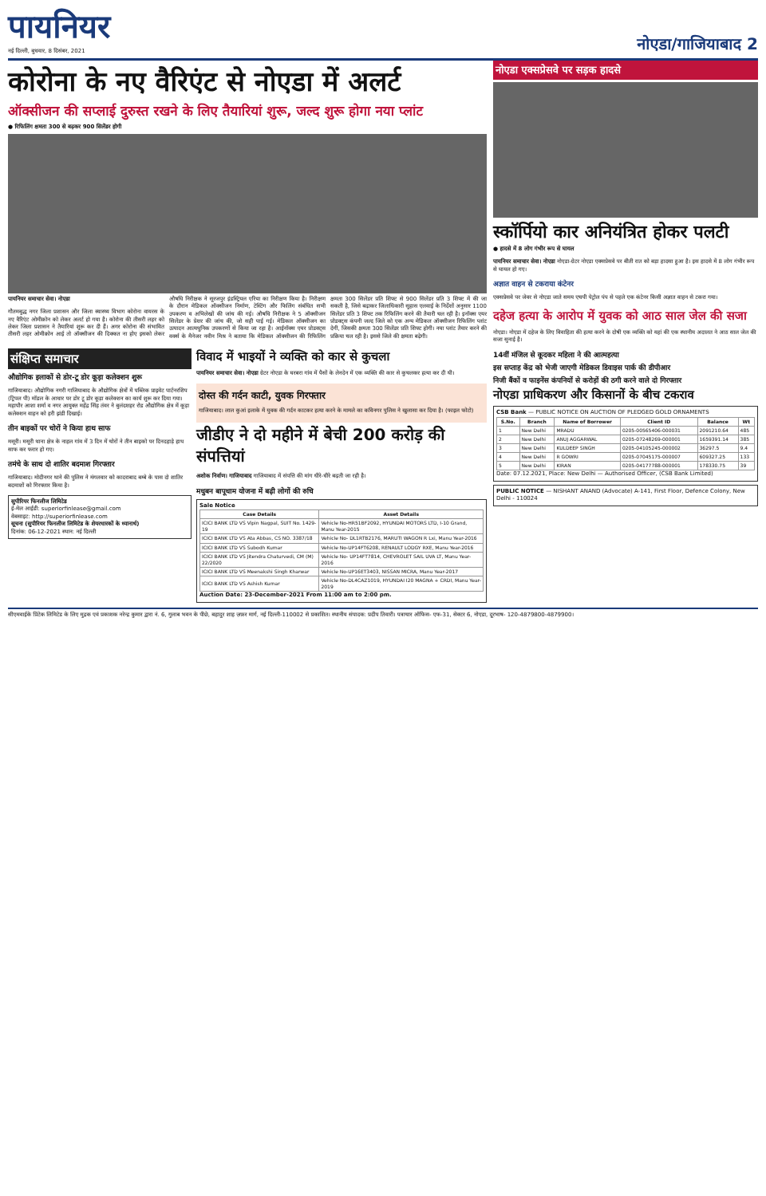पायनियर
नई दिल्ली, बुधवार, 8 दिसंबर, 2021
नोएडा/गाजियाबाद 2
कोरोना के नए वैरिएंट से नोएडा में अलर्ट
ऑक्सीजन की सप्लाई दुरुस्त रखने के लिए तैयारियां शुरू, जल्द शुरू होगा नया प्लांट
● रिफिलिंग क्षमता 300 से बढ़कर 900 सिलेंडर होगी
पायनियर समाचार सेवा। नोएडा
गौतमबुद्ध नगर जिला प्रशासन और जिला स्वास्थ्य विभाग कोरोना वायरस के नए वैरिएंट ओमीक्रोन को लेकर अलर्ट हो गया है। कोरोना की तीसरी लहर को लेकर जिला प्रशासन ने तैयारियां शुरू कर दी हैं। अगर कोरोना की संभावित तीसरी लहर ओमीक्रोन आई तो ऑक्सीजन की दिक्कत ना होए इसको लेकर औषधि निरीक्षक ने सूरजपुर इंडस्ट्रियल एरिया का निरीक्षण किया है। निरीक्षण के दौरान मेडिकल ऑक्सीजन निर्माण, टेस्टिंग और फिलिंग संबंधित सभी उपकरण व अभिलेखों की जांच की गई। औषधि निरीक्षक ने 5 ऑक्सीजन सिलेंडर के प्रेशर की जांच की, जो सही पाई गई। मेडिकल ऑक्सीजन का उत्पादन आत्यधुनिक उपकरणों से किया जा रहा है। आईनॉक्स एयर प्रोडक्ट्स वर्क्स के मैनेजर नवीन मिश्र ने बताया कि मेडिकल ऑक्सीजन की रिफिलिंग क्षमता 300 सिलेंडर प्रति शिफ्ट से 900 सिलेंडर प्रति 3 शिफ्ट में की जा सकती है, जिसे बढ़ाकर जिलाधिकारी सुहास एलवाई के निर्देशों अनुसार 1100 सिलेंडर प्रति 3 शिफ्ट तक रिफिलिंग करने की तैयारी चल रही है। इनॉक्स एयर प्रोडक्ट्स कंपनी जल्द जिले को एक अन्य मेडिकल ऑक्सीजन रिफिलिंग प्लांट देगी, जिसकी क्षमता 300 सिलेंडर प्रति शिफ्ट होगी। नया प्लांट तैयार करने की प्रक्रिया चल रही है। इससे जिले की क्षमता बढ़ेगी।
संक्षिप्त समाचार
औद्योगिक इलाकों से डोर-टू डोर कूड़ा कलेक्शन शुरू
गाजियाबाद। औद्योगिक नगरी गाजियाबाद के औद्योगिक क्षेत्रों में पब्लिक प्राइवेट पार्टनरशिप (ट्रिपल पी) मॉडल के आधार पर डोर टू डोर कूड़ा कलेक्शन का कार्य शुरू कर दिया गया। महापौर आशा शर्मा व नगर आयुक्त महेंद्र सिंह तंवर ने बुलंदशहर रोड औद्योगिक क्षेत्र में कूड़ा कलेक्शन वाहन को हरी झंडी दिखाई।
तीन बाइकों पर चोरों ने किया हाथ साफ
मसूरी। मसूरी थाना क्षेत्र के नाहल गांव में 3 दिन में चोरों ने तीन बाइको पर दिनदहाड़े हाथ साफ कर फरार हो गए।
तमंचे के साथ दो शातिर बदमाश गिरफ्तार
गाजियाबाद। मोदीनगर थाने की पुलिस ने मंगलवार को कादराबाद बम्बे के पास दो शातिर बदमाशों को गिरफ्तार किया है।
सुपीरियर फिनलीज लिमिटेड
ई-मेल आईडी: superiorfinlease@gmail.com
वेबसाइट: http://superiorfinlease.com
सूचना (सुपीरियर फिनलीज लिमिटेड के शेयरधारकों के ध्यानार्थ)
दिनांक: 06-12-2021 स्थान: नई दिल्ली
विवाद में भाइयों ने व्यक्ति को कार से कुचला
पायनियर समाचार सेवा। नोएडा ग्रेटर नोएडा के घरबरा गांव में पैसों के लेनदेन में एक व्यक्ति की कार से कुचलकर हत्या कर दी थी।
दोस्त की गर्दन काटी, युवक गिरफ्तार
गाजियाबाद। लाल कुआं इलाके में युवक की गर्दन काटकर हत्या करने के मामले का कविनगर पुलिस ने खुलासा कर दिया है। (फाइल फोटो)
जीडीए ने दो महीने में बेची 200 करोड़ की संपत्तियां
अशोक निर्वाण। गाजियाबाद गाजियाबाद में संपत्ति की मांग धीरे-धीरे बढ़ती जा रही है।
मधुबन बापूधाम योजना में बढ़ी लोगों की रुचि
Sale Notice
| Case Details | Asset Details |
| --- | --- |
| ICICI BANK LTD VS Vipin Nagpal, SUIT No. 1429-19 | Vehicle No-HR51BF2092, HYUNDAI MOTORS LTD, I-10 Grand, Manu Year-2015 |
| ICICI BANK LTD VS Ata Abbas, CS NO. 3387/18 | Vehicle No- DL1RTB2176, MARUTI WAGON R Lxi, Manu Year-2016 |
| ICICI BANK LTD VS Subodh Kumar | Vehicle No-UP14FT6208, RENAULT LODGY RXE, Manu Year-2016 |
| ICICI BANK LTD VS Jitendra Chaturvedi, CM (M) 22/2020 | Vehicle No- UP14FT7814, CHEVROLET SAIL UVA LT, Manu Year-2016 |
| ICICI BANK LTD VS Meenakshi Singh Kharwar | Vehicle No-UP16ET3403, NISSAN MICRA, Manu Year-2017 |
| ICICI BANK LTD VS Ashish Kumar | Vehicle No-DL4CAZ1019, HYUNDAI I20 MAGNA + CRDI, Manu Year-2019 |
Auction Date: 23-December-2021 From 11:00 am to 2:00 pm.
नोएडा एक्सप्रेसवे पर सड़क हादसे
स्कॉर्पियो कार अनियंत्रित होकर पलटी
● हादसे में 8 लोग गंभीर रूप से घायल
पायनियर समाचार सेवा। नोएडा नोएडा-ग्रेटर नोएडा एक्सप्रेसवे पर बीती रात को बड़ा हादसा हुआ है। इस हादसे में 8 लोग गंभीर रूप से घायल हो गए।
अज्ञात वाहन से टकराया कंटेनर
एक्सप्रेसवे पर जेवर से नोएडा जाते समय एचपी पेट्रोल पंप से पहले एक कंटेनर किसी अज्ञात वाहन से टकरा गया।
दहेज हत्या के आरोप में युवक को आठ साल जेल की सजा
नोएडा। नोएडा में दहेज के लिए विवाहिता की हत्या करने के दोषी एक व्यक्ति को यहां की एक स्थानीय अदालत ने आठ साल जेल की सजा सुनाई है।
14वीं मंजिल से कूदकर महिला ने की आत्महत्या
इस सप्ताह केंद्र को भेजी जाएगी मेडिकल डिवाइस पार्क की डीपीआर
निजी बैंकों व फाइनेंस कंपनियों से करोड़ों की ठगी करने वाले दो गिरफ्तार
नोएडा प्राधिकरण और किसानों के बीच टकराव
CSB Bank — PUBLIC NOTICE ON AUCTION OF PLEDGED GOLD ORNAMENTS
| S.No. | Branch | Name of Borrower | Client ID | Balance | Wt |
| --- | --- | --- | --- | --- | --- |
| 1 | New Delhi | MRADU | 0205-00565406-000031 | 2091210.64 | 485 |
| 2 | New Delhi | ANUJ AGGARWAL | 0205-07248269-000001 | 1659391.14 | 385 |
| 3 | New Delhi | KULDEEP SINGH | 0205-04105245-000002 | 36297.5 | 9.4 |
| 4 | New Delhi | R GOWRI | 0205-07045175-000007 | 609327.25 | 133 |
| 5 | New Delhi | KIRAN | 0205-04177788-000001 | 178330.75 | 39 |
Date: 07.12.2021, Place: New Delhi — Authorised Officer, (CSB Bank Limited)
PUBLIC NOTICE — NISHANT ANAND (Advocate) A-141, First Floor, Defence Colony, New Delhi - 110024
सीएमवाईके प्रिंटेक लिमिटेड के लिए मुद्रक एवं प्रकाशक नरेन्द्र कुमार द्वारा नं. 6, गुलाब भवन के पीछे, बहादुर शाह ज़फ़र मार्ग, नई दिल्ली-110002 से प्रकाशित। स्थानीय संपादक: प्रदीप तिवारी। पत्राचार ऑफिस- एफ-31, सेक्टर 6, नोएडा, दूरभाष- 120-4879800-4879900।